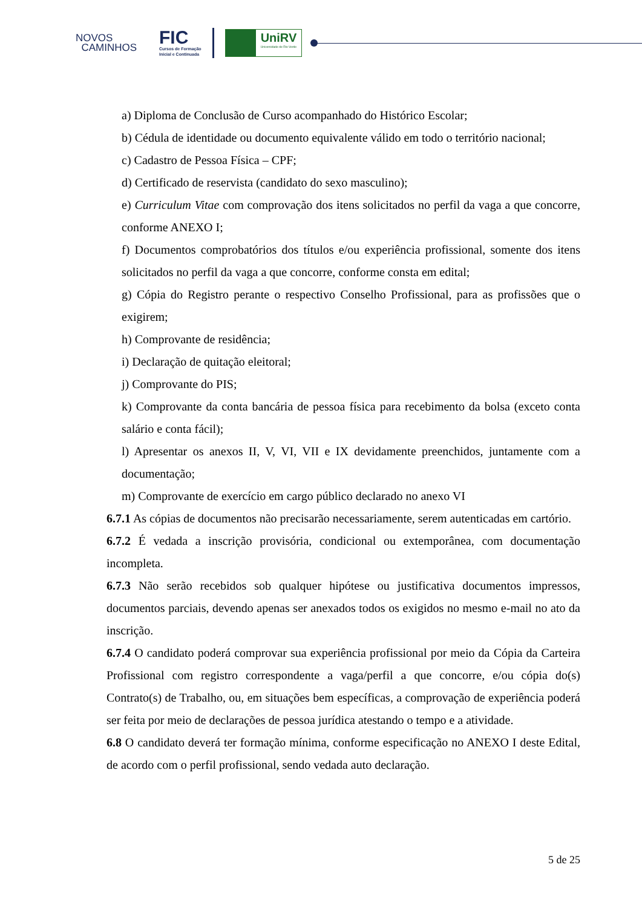NOVOS
CAMINHOS
FIC
Cursos de Formação
Inicial e Continuada
UniRV
Universidade de Rio Verde
a) Diploma de Conclusão de Curso acompanhado do Histórico Escolar;
b) Cédula de identidade ou documento equivalente válido em todo o território nacional;
c) Cadastro de Pessoa Física – CPF;
d) Certificado de reservista (candidato do sexo masculino);
e) Curriculum Vitae com comprovação dos itens solicitados no perfil da vaga a que concorre, conforme ANEXO I;
f) Documentos comprobatórios dos títulos e/ou experiência profissional, somente dos itens solicitados no perfil da vaga a que concorre, conforme consta em edital;
g) Cópia do Registro perante o respectivo Conselho Profissional, para as profissões que o exigirem;
h) Comprovante de residência;
i) Declaração de quitação eleitoral;
j) Comprovante do PIS;
k) Comprovante da conta bancária de pessoa física para recebimento da bolsa (exceto conta salário e conta fácil);
l) Apresentar os anexos II, V, VI, VII e IX devidamente preenchidos, juntamente com a documentação;
m) Comprovante de exercício em cargo público declarado no anexo VI
6.7.1 As cópias de documentos não precisarão necessariamente, serem autenticadas em cartório.
6.7.2 É vedada a inscrição provisória, condicional ou extemporânea, com documentação incompleta.
6.7.3 Não serão recebidos sob qualquer hipótese ou justificativa documentos impressos, documentos parciais, devendo apenas ser anexados todos os exigidos no mesmo e-mail no ato da inscrição.
6.7.4 O candidato poderá comprovar sua experiência profissional por meio da Cópia da Carteira Profissional com registro correspondente a vaga/perfil a que concorre, e/ou cópia do(s) Contrato(s) de Trabalho, ou, em situações bem específicas, a comprovação de experiência poderá ser feita por meio de declarações de pessoa jurídica atestando o tempo e a atividade.
6.8 O candidato deverá ter formação mínima, conforme especificação no ANEXO I deste Edital, de acordo com o perfil profissional, sendo vedada auto declaração.
5 de 25